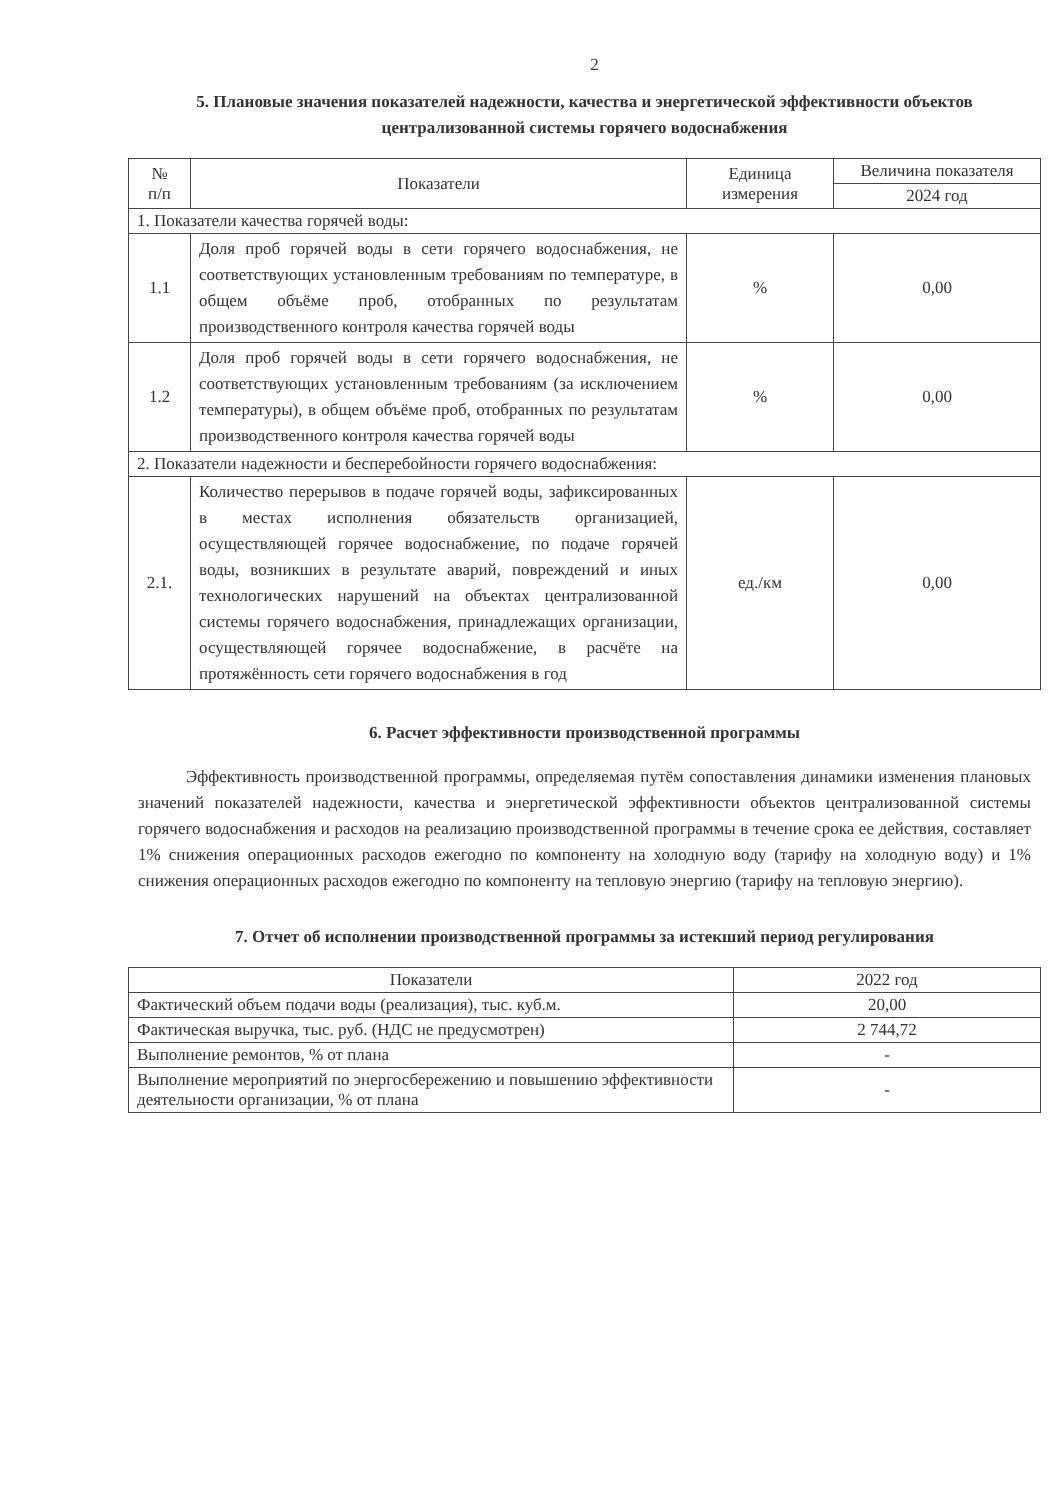2
5. Плановые значения показателей надежности, качества и энергетической эффективности объектов централизованной системы горячего водоснабжения
| № п/п | Показатели | Единица измерения | Величина показателя |
| --- | --- | --- | --- |
| | | | 2024 год |
| 1. Показатели качества горячей воды: | | | |
| 1.1 | Доля проб горячей воды в сети горячего водоснабжения, не соответствующих установленным требованиям по температуре, в общем объёме проб, отобранных по результатам производственного контроля качества горячей воды | % | 0,00 |
| 1.2 | Доля проб горячей воды в сети горячего водоснабжения, не соответствующих установленным требованиям (за исключением температуры), в общем объёме проб, отобранных по результатам производственного контроля качества горячей воды | % | 0,00 |
| 2. Показатели надежности и бесперебойности горячего водоснабжения: | | | |
| 2.1. | Количество перерывов в подаче горячей воды, зафиксированных в местах исполнения обязательств организацией, осуществляющей горячее водоснабжение, по подаче горячей воды, возникших в результате аварий, повреждений и иных технологических нарушений на объектах централизованной системы горячего водоснабжения, принадлежащих организации, осуществляющей горячее водоснабжение, в расчёте на протяжённость сети горячего водоснабжения в год | ед./км | 0,00 |
6. Расчет эффективности производственной программы
Эффективность производственной программы, определяемая путём сопоставления динамики изменения плановых значений показателей надежности, качества и энергетической эффективности объектов централизованной системы горячего водоснабжения и расходов на реализацию производственной программы в течение срока ее действия, составляет 1% снижения операционных расходов ежегодно по компоненту на холодную воду (тарифу на холодную воду) и 1% снижения операционных расходов ежегодно по компоненту на тепловую энергию (тарифу на тепловую энергию).
7. Отчет об исполнении производственной программы за истекший период регулирования
| Показатели | 2022 год |
| --- | --- |
| Фактический объем подачи воды (реализация), тыс. куб.м. | 20,00 |
| Фактическая выручка, тыс. руб. (НДС не предусмотрен) | 2 744,72 |
| Выполнение ремонтов, % от плана | - |
| Выполнение мероприятий по энергосбережению и повышению эффективности деятельности организации, % от плана | - |